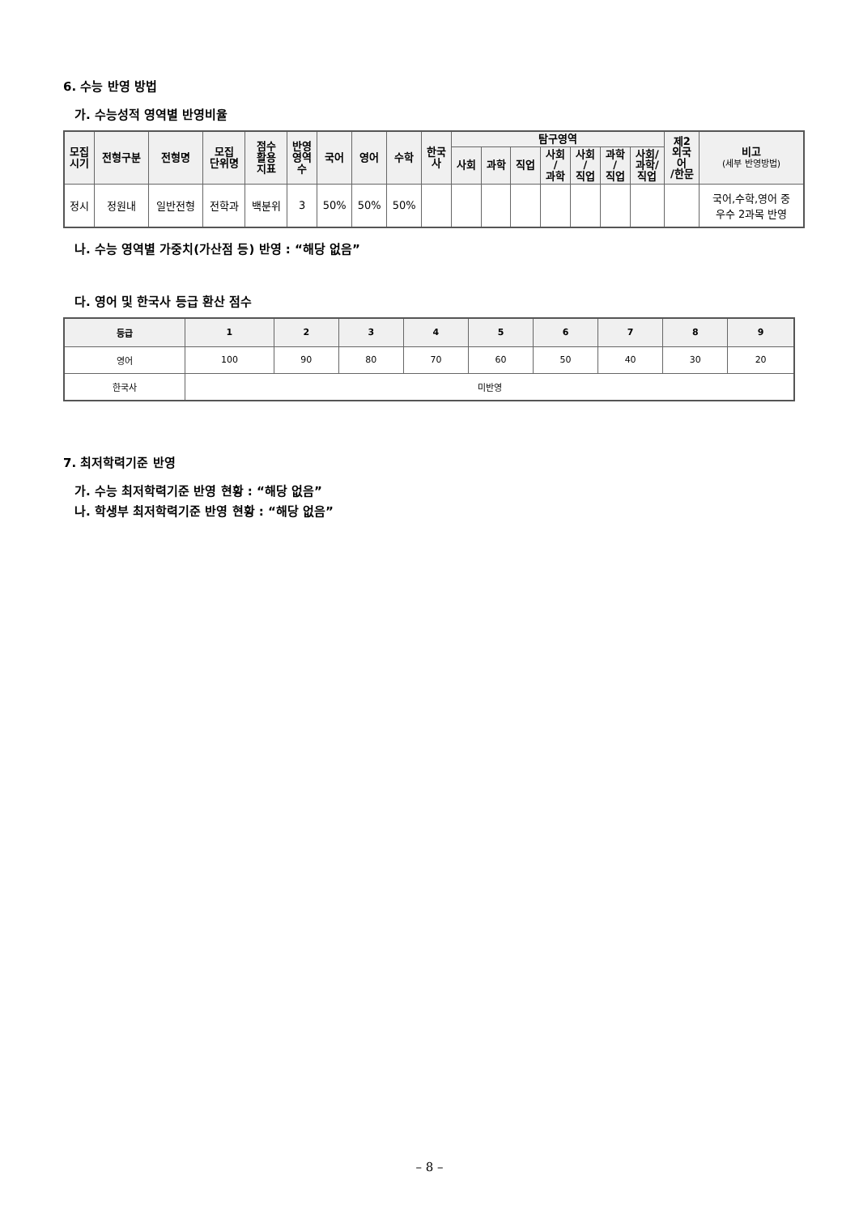6. 수능 반영 방법
가. 수능성적 영역별 반영비율
| 모집 시기 | 전형구분 | 전형명 | 모집 단위명 | 점수 활용 지표 | 반영 영역 수 | 국어 | 영어 | 수학 | 한국 사 | 탐구영역 | | | | | | | 제2 외국 어 /한문 | 비고 (세부 반영방법) |
| --- | --- | --- | --- | --- | --- | --- | --- | --- | --- | --- | --- | --- | --- | --- | --- | --- | --- | --- |
| | | | | | | | | | | 사회 | 과학 | 직업 | 사회 / 과학 | 사회 / 직업 | 과학 / 직업 | 사회/ 과학/ 직업 | | |
| 정시 | 정원내 | 일반전형 | 전학과 | 백분위 | 3 | 50% | 50% | 50% | | | | | | | | | | 국어,수학,영어 중 우수 2과목 반영 |
나. 수능 영역별 가중치(가산점 등) 반영 : “해당 없음”
다. 영어 및 한국사 등급 환산 점수
| 등급 | 1 | 2 | 3 | 4 | 5 | 6 | 7 | 8 | 9 |
| --- | --- | --- | --- | --- | --- | --- | --- | --- | --- |
| 영어 | 100 | 90 | 80 | 70 | 60 | 50 | 40 | 30 | 20 |
| 한국사 | 미반영 | | | | | | | | |
7. 최저학력기준 반영
가. 수능 최저학력기준 반영 현황 : “해당 없음”
나. 학생부 최저학력기준 반영 현황 : “해당 없음”
– 8 –